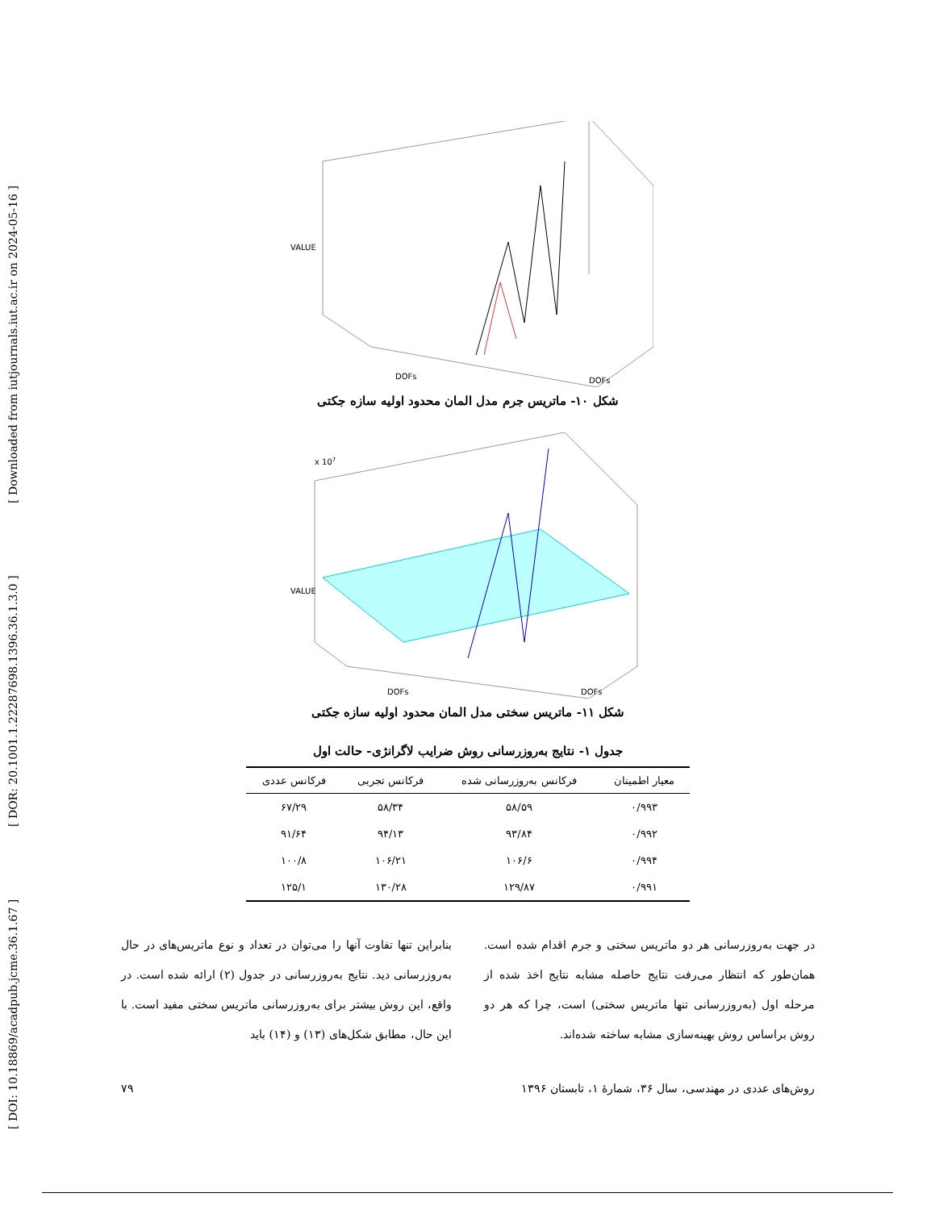[ DOI: 10.18869/acadpub.jcme.36.1.67 ] [ DOR: 20.1001.1.22287698.1396.36.1.3.0 ] [ Downloaded from iutjournals.iut.ac.ir on 2024-05-16 ]
VALUE
DOFs
DOFs
شکل ۱۰- ماتریس جرم مدل المان محدود اولیه سازه جکتی
VALUE
x 107
DOFs
DOFs
شکل ۱۱- ماتریس سختی مدل المان محدود اولیه سازه جکتی
جدول ۱- نتایج به‌روزرسانی روش ضرایب لاگرانژی- حالت اول
| معیار اطمینان | فرکانس به‌روزرسانی شده | فرکانس تجربی | فرکانس عددی |
| --- | --- | --- | --- |
| ۰/۹۹۳ | ۵۸/۵۹ | ۵۸/۳۴ | ۶۷/۲۹ |
| ۰/۹۹۲ | ۹۳/۸۴ | ۹۴/۱۳ | ۹۱/۶۴ |
| ۰/۹۹۴ | ۱۰۶/۶ | ۱۰۶/۲۱ | ۱۰۰/۸ |
| ۰/۹۹۱ | ۱۲۹/۸۷ | ۱۳۰/۲۸ | ۱۲۵/۱ |
در جهت به‌روزرسانی هر دو ماتریس سختی و جرم اقدام شده است. همان‌طور که انتظار می‌رفت نتایج حاصله مشابه نتایج اخذ شده از مرحله اول (به‌روزرسانی تنها ماتریس سختی) است، چرا که هر دو روش براساس روش بهینه‌سازی مشابه ساخته شده‌اند.
بنابراین تنها تفاوت آنها را می‌توان در تعداد و نوع ماتریس‌های در حال به‌روزرسانی دید. نتایج به‌روزرسانی در جدول (۲) ارائه شده است. در واقع، این روش بیشتر برای به‌روزرسانی ماتریس سختی مفید است. با این حال، مطابق شکل‌های (۱۳) و (۱۴) باید
روش‌های عددی در مهندسی، سال ۳۶، شمارهٔ ۱، تابستان ۱۳۹۶ ۷۹